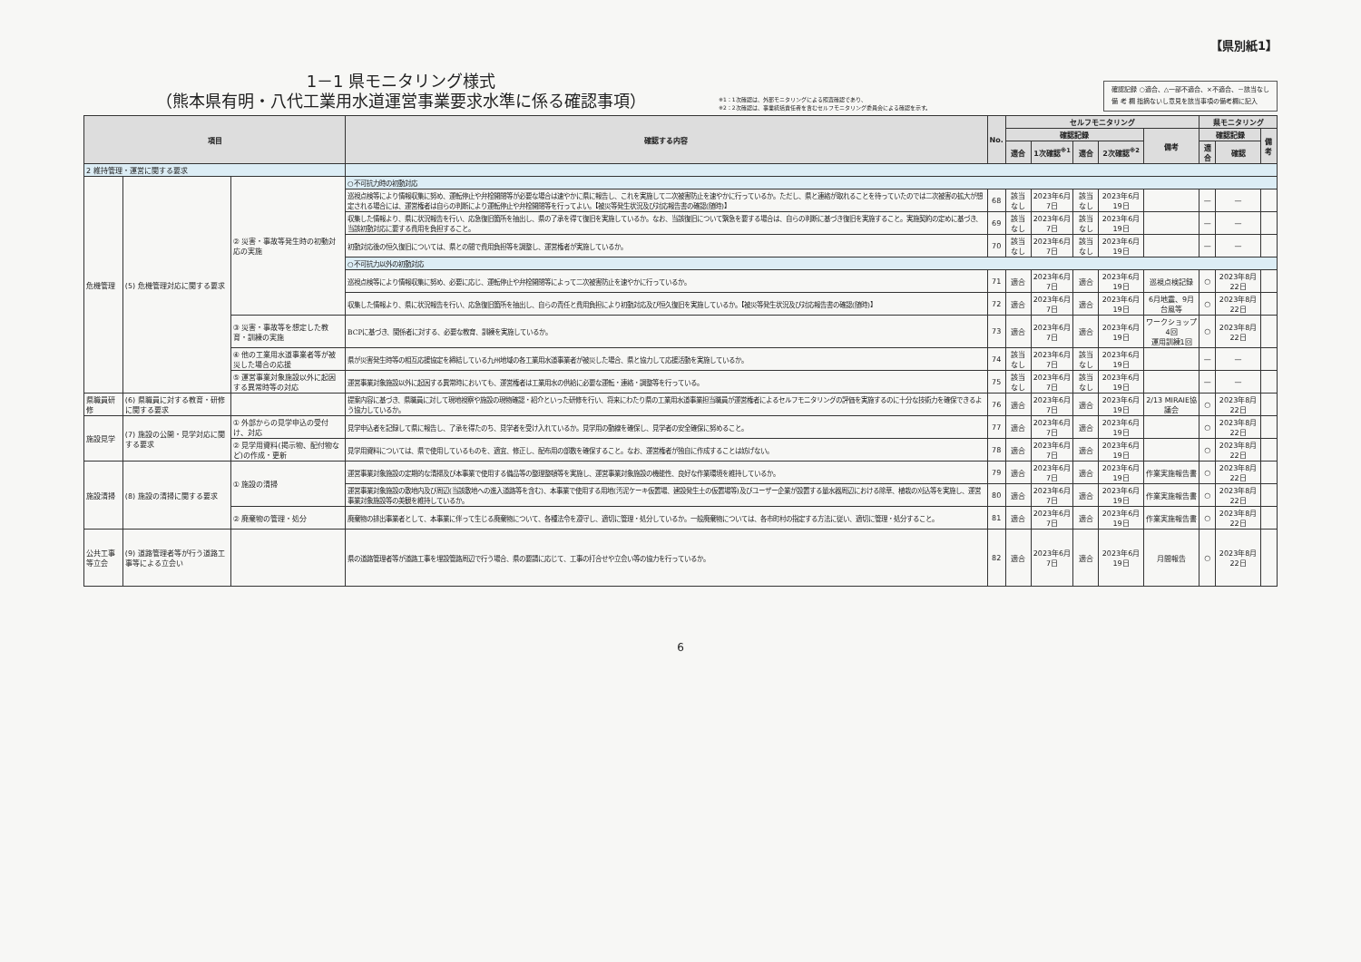【県別紙1】
1－1 県モニタリング様式
（熊本県有明・八代工業用水道運営事業要求水準に係る確認事項）
※1：1次確認は、外部モニタリングによる照査確認であり、
※2：2次確認は、事業統括責任者を含むセルフモニタリング委員会による確認を示す。
確認記録 ○適合、△一部不適合、×不適合、－該当なし
備 考 欄 指摘ないし意見を該当事項の備考欄に記入
| 項目 | | | 確認する内容 | No. | セルフモニタリング | | | | | 県モニタリング | | |
| --- | --- | --- | --- | --- | --- | --- | --- | --- | --- | --- | --- | --- |
| | | | | | 確認記録 | | | | 備考 | 確認記録 | | 備考 |
| | | | | | 適合 | 1次確認<sup>※1</sup> | 適合 | 2次確認<sup>※2</sup> | | 適合 | 確認 | |
| 2 維持管理・運営に関する要求 | | | | | | | | | | | | |
| 危機管理 | (5) 危機管理対応に関する要求 | ② 災害・事故等発生時の初動対応の実施 | ○不可抗力時の初動対応 | | | | | | | | | |
| | | | 巡視点検等により情報収集に努め、運転停止や弁栓開閉等が必要な場合は速やかに県に報告し、これを実施して二次被害防止を速やかに行っているか。ただし、県と連絡が取れることを待っていたのでは二次被害の拡大が想定される場合には、運営権者は自らの判断により運転停止や弁栓開閉等を行ってよい。【被災等発生状況及び対応報告書の確認(随時)】 | 68 | 該当なし | 2023年6月7日 | 該当なし | 2023年6月19日 | | — | — | |
| | | | 収集した情報より、県に状況報告を行い、応急復旧箇所を抽出し、県の了承を得て復旧を実施しているか。なお、当該復旧について緊急を要する場合は、自らの判断に基づき復旧を実施すること。実施契約の定めに基づき、当該初動対応に要する費用を負担すること。 | 69 | 該当なし | 2023年6月7日 | 該当なし | 2023年6月19日 | | — | — | |
| | | | 初動対応後の恒久復旧については、県との間で費用負担等を調整し、運営権者が実施しているか。 | 70 | 該当なし | 2023年6月7日 | 該当なし | 2023年6月19日 | | — | — | |
| | | | ○不可抗力以外の初動対応 | | | | | | | | | |
| | | | 巡視点検等により情報収集に努め、必要に応じ、運転停止や弁栓開閉等によって二次被害防止を速やかに行っているか。 | 71 | 適合 | 2023年6月7日 | 適合 | 2023年6月19日 | 巡視点検記録 | ○ | 2023年8月22日 | |
| | | | 収集した情報より、県に状況報告を行い、応急復旧箇所を抽出し、自らの責任と費用負担により初動対応及び恒久復旧を実施しているか。【被災等発生状況及び対応報告書の確認(随時)】 | 72 | 適合 | 2023年6月7日 | 適合 | 2023年6月19日 | 6月地震、9月台風等 | ○ | 2023年8月22日 | |
| | | ③ 災害・事故等を想定した教育・訓練の実施 | BCPに基づき、関係者に対する、必要な教育、訓練を実施しているか。 | 73 | 適合 | 2023年6月7日 | 適合 | 2023年6月19日 | ワークショップ4回 運用訓練1回 | ○ | 2023年8月22日 | |
| | | ④ 他の工業用水道事業者等が被災した場合の応援 | 県が災害発生時等の相互応援協定を締結している九州地域の各工業用水道事業者が被災した場合、県と協力して応援活動を実施しているか。 | 74 | 該当なし | 2023年6月7日 | 該当なし | 2023年6月19日 | | — | — | |
| | | ⑤ 運営事業対象施設以外に起因する異常時等の対応 | 運営事業対象施設以外に起因する異常時においても、運営権者は工業用水の供給に必要な運転・連絡・調整等を行っている。 | 75 | 該当なし | 2023年6月7日 | 該当なし | 2023年6月19日 | | — | — | |
| 県職員研修 | (6) 県職員に対する教育・研修に関する要求 | | 提案内容に基づき、県職員に対して現地視察や施設の現物確認・紹介といった研修を行い、将来にわたり県の工業用水道事業担当職員が運営権者によるセルフモニタリングの評価を実施するのに十分な技術力を確保できるよう協力しているか。 | 76 | 適合 | 2023年6月7日 | 適合 | 2023年6月19日 | 2/13 MIRAIE協議会 | ○ | 2023年8月22日 | |
| 施設見学 | (7) 施設の公開・見学対応に関する要求 | ① 外部からの見学申込の受付け、対応 | 見学申込者を記録して県に報告し、了承を得たのち、見学者を受け入れているか。見学用の動線を確保し、見学者の安全確保に努めること。 | 77 | 適合 | 2023年6月7日 | 適合 | 2023年6月19日 | | ○ | 2023年8月22日 | |
| | | ② 見学用資料(掲示物、配付物など)の作成・更新 | 見学用資料については、県で使用しているものを、適宜、修正し、配布用の部数を確保すること。なお、運営権者が独自に作成することは妨げない。 | 78 | 適合 | 2023年6月7日 | 適合 | 2023年6月19日 | | ○ | 2023年8月22日 | |
| 施設清掃 | (8) 施設の清掃に関する要求 | ① 施設の清掃 | 運営事業対象施設の定期的な清掃及び本事業で使用する備品等の整理整頓等を実施し、運営事業対象施設の機能性、良好な作業環境を維持しているか。 | 79 | 適合 | 2023年6月7日 | 適合 | 2023年6月19日 | 作業実施報告書 | ○ | 2023年8月22日 | |
| | | | 運営事業対象施設の敷地内及び周辺(当該敷地への進入道路等を含む)、本事業で使用する用地(汚泥ケーキ仮置場、建設発生土の仮置場等)及びユーザー企業が設置する量水器周辺における除草、植栽の刈込等を実施し、運営事業対象施設等の美観を維持しているか。 | 80 | 適合 | 2023年6月7日 | 適合 | 2023年6月19日 | 作業実施報告書 | ○ | 2023年8月22日 | |
| | | ② 廃棄物の管理・処分 | 廃棄物の排出事業者として、本事業に伴って生じる廃棄物について、各種法令を遵守し、適切に管理・処分しているか。一般廃棄物については、各市町村の指定する方法に従い、適切に管理・処分すること。 | 81 | 適合 | 2023年6月7日 | 適合 | 2023年6月19日 | 作業実施報告書 | ○ | 2023年8月22日 | |
| 公共工事等立会 | (9) 道路管理者等が行う道路工事等による立会い | | 県の道路管理者等が道路工事を埋設管路周辺で行う場合、県の要請に応じて、工事の打合せや立会い等の協力を行っているか。 | 82 | 適合 | 2023年6月7日 | 適合 | 2023年6月19日 | 月間報告 | ○ | 2023年8月22日 | |
6